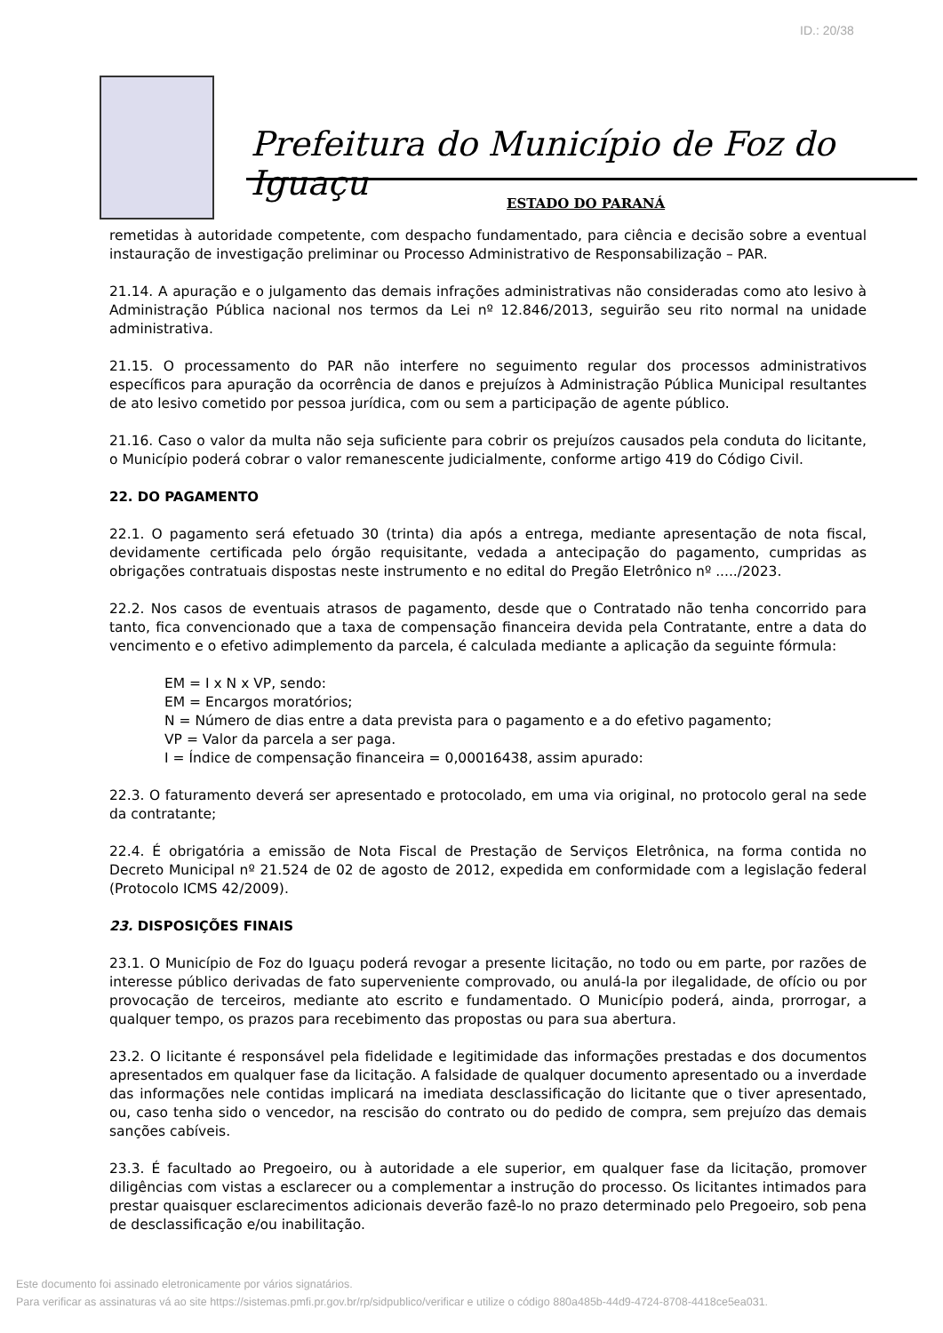ID.: 20/38
Prefeitura do Município de Foz do Iguaçu
ESTADO DO PARANÁ
remetidas à autoridade competente, com despacho fundamentado, para ciência e decisão sobre a eventual instauração de investigação preliminar ou Processo Administrativo de Responsabilização – PAR.
21.14. A apuração e o julgamento das demais infrações administrativas não consideradas como ato lesivo à Administração Pública nacional nos termos da Lei nº 12.846/2013, seguirão seu rito normal na unidade administrativa.
21.15. O processamento do PAR não interfere no seguimento regular dos processos administrativos específicos para apuração da ocorrência de danos e prejuízos à Administração Pública Municipal resultantes de ato lesivo cometido por pessoa jurídica, com ou sem a participação de agente público.
21.16. Caso o valor da multa não seja suficiente para cobrir os prejuízos causados pela conduta do licitante, o Município poderá cobrar o valor remanescente judicialmente, conforme artigo 419 do Código Civil.
22. DO PAGAMENTO
22.1. O pagamento será efetuado 30 (trinta) dia após a entrega, mediante apresentação de nota fiscal, devidamente certificada pelo órgão requisitante, vedada a antecipação do pagamento, cumpridas as obrigações contratuais dispostas neste instrumento e no edital do Pregão Eletrônico nº ...../2023.
22.2. Nos casos de eventuais atrasos de pagamento, desde que o Contratado não tenha concorrido para tanto, fica convencionado que a taxa de compensação financeira devida pela Contratante, entre a data do vencimento e o efetivo adimplemento da parcela, é calculada mediante a aplicação da seguinte fórmula:
EM = I x N x VP, sendo:
EM = Encargos moratórios;
N = Número de dias entre a data prevista para o pagamento e a do efetivo pagamento;
VP = Valor da parcela a ser paga.
I = Índice de compensação financeira = 0,00016438, assim apurado:
22.3. O faturamento deverá ser apresentado e protocolado, em uma via original, no protocolo geral na sede da contratante;
22.4. É obrigatória a emissão de Nota Fiscal de Prestação de Serviços Eletrônica, na forma contida no Decreto Municipal nº 21.524 de 02 de agosto de 2012, expedida em conformidade com a legislação federal (Protocolo ICMS 42/2009).
23. DISPOSIÇÕES FINAIS
23.1. O Município de Foz do Iguaçu poderá revogar a presente licitação, no todo ou em parte, por razões de interesse público derivadas de fato superveniente comprovado, ou anulá-la por ilegalidade, de ofício ou por provocação de terceiros, mediante ato escrito e fundamentado. O Município poderá, ainda, prorrogar, a qualquer tempo, os prazos para recebimento das propostas ou para sua abertura.
23.2. O licitante é responsável pela fidelidade e legitimidade das informações prestadas e dos documentos apresentados em qualquer fase da licitação. A falsidade de qualquer documento apresentado ou a inverdade das informações nele contidas implicará na imediata desclassificação do licitante que o tiver apresentado, ou, caso tenha sido o vencedor, na rescisão do contrato ou do pedido de compra, sem prejuízo das demais sanções cabíveis.
23.3. É facultado ao Pregoeiro, ou à autoridade a ele superior, em qualquer fase da licitação, promover diligências com vistas a esclarecer ou a complementar a instrução do processo. Os licitantes intimados para prestar quaisquer esclarecimentos adicionais deverão fazê-lo no prazo determinado pelo Pregoeiro, sob pena de desclassificação e/ou inabilitação.
Este documento foi assinado eletronicamente por vários signatários.
Para verificar as assinaturas vá ao site https://sistemas.pmfi.pr.gov.br/rp/sidpublico/verificar e utilize o código 880a485b-44d9-4724-8708-4418ce5ea031.